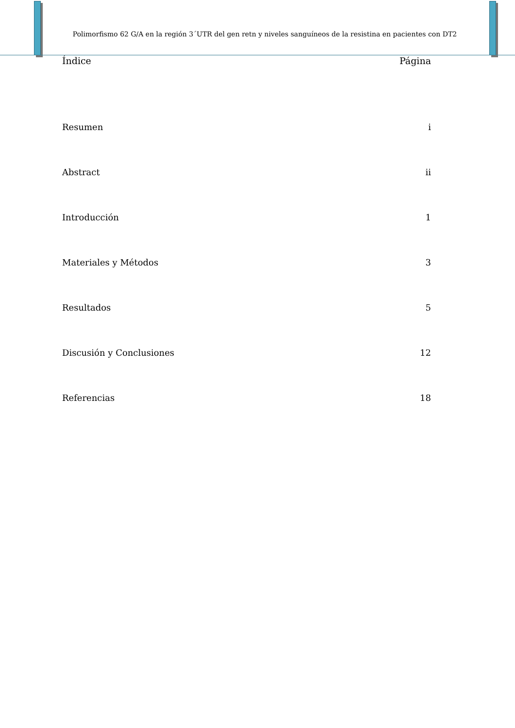Polimorfismo 62 G/A en la región 3´UTR del gen retn y niveles sanguíneos de la resistina en pacientes con DT2
Índice Página
Resumen i
Abstract ii
Introducción 1
Materiales y Métodos 3
Resultados 5
Discusión y Conclusiones 12
Referencias 18